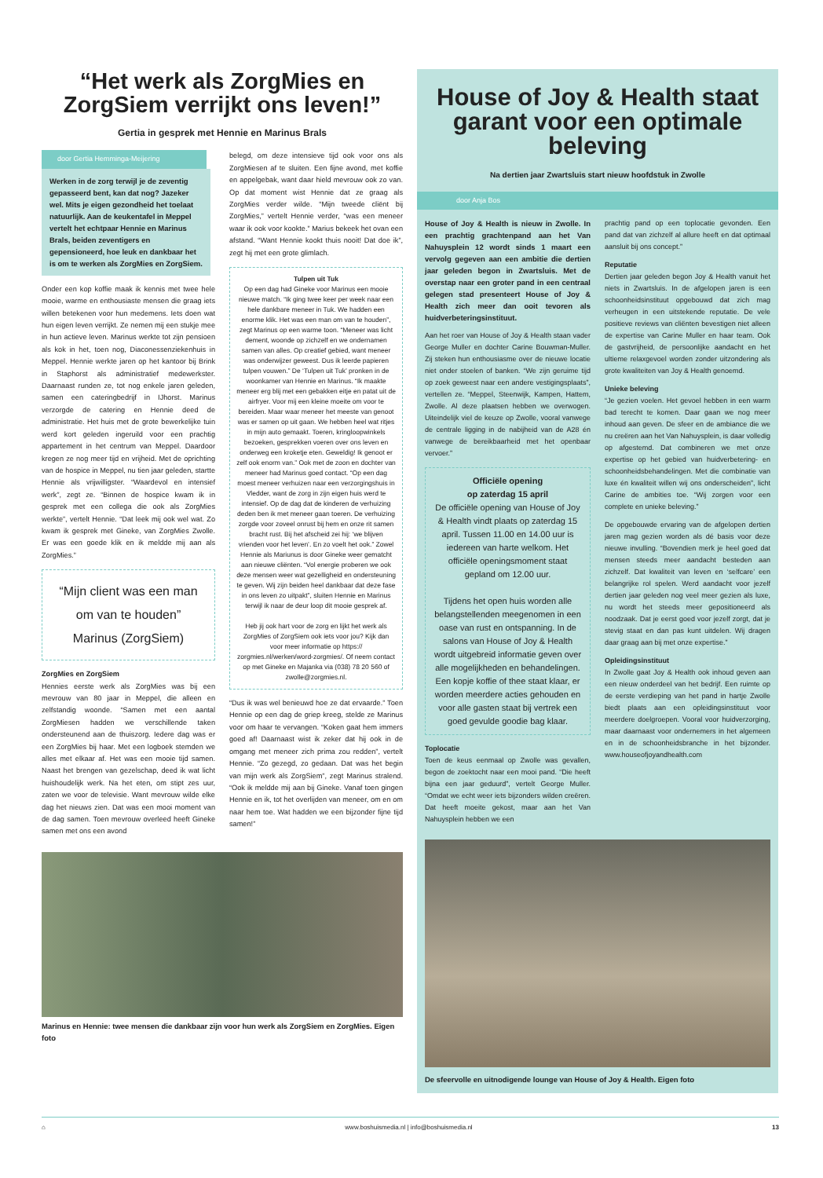“Het werk als ZorgMies en ZorgSiem verrijkt ons leven!”
Gertia in gesprek met Hennie en Marinus Brals
door Gertia Hemminga-Meijering
Werken in de zorg terwijl je de zeventig gepasseerd bent, kan dat nog? Jazeker wel. Mits je eigen gezondheid het toelaat natuurlijk. Aan de keukentafel in Meppel vertelt het echtpaar Hennie en Marinus Brals, beiden zeventigers en gepensioneerd, hoe leuk en dankbaar het is om te werken als ZorgMies en ZorgSiem.
Onder een kop koffie maak ik kennis met twee hele mooie, warme en enthousiaste mensen die graag iets willen betekenen voor hun medemens. Iets doen wat hun eigen leven verrijkt. Ze nemen mij een stukje mee in hun actieve leven. Marinus werkte tot zijn pensioen als kok in het, toen nog, Diaconessenziekenhuis in Meppel. Hennie werkte jaren op het kantoor bij Brink in Staphorst als administratief medewerkster. Daarnaast runden ze, tot nog enkele jaren geleden, samen een cateringbedrijf in IJhorst. Marinus verzorgde de catering en Hennie deed de administratie. Het huis met de grote bewerkelijke tuin werd kort geleden ingeruild voor een prachtig appartement in het centrum van Meppel. Daardoor kregen ze nog meer tijd en vrijheid. Met de oprichting van de hospice in Meppel, nu tien jaar geleden, startte Hennie als vrijwilligster. “Waardevol en intensief werk”, zegt ze. “Binnen de hospice kwam ik in gesprek met een collega die ook als ZorgMies werkte”, vertelt Hennie. “Dat leek mij ook wel wat. Zo kwam ik gesprek met Gineke, van ZorgMies Zwolle. Er was een goede klik en ik meldde mij aan als ZorgMies.”
“Mijn client was een man om van te houden”
Marinus (ZorgSiem)
ZorgMies en ZorgSiem
Hennies eerste werk als ZorgMies was bij een mevrouw van 80 jaar in Meppel, die alleen en zelfstandig woonde. “Samen met een aantal ZorgMiesen hadden we verschillende taken ondersteunend aan de thuiszorg. Iedere dag was er een ZorgMies bij haar. Met een logboek stemden we alles met elkaar af. Het was een mooie tijd samen. Naast het brengen van gezelschap, deed ik wat licht huishoudelijk werk. Na het eten, om stipt zes uur, zaten we voor de televisie. Want mevrouw wilde elke dag het nieuws zien. Dat was een mooi moment van de dag samen. Toen mevrouw overleed heeft Gineke samen met ons een avond
belegd, om deze intensieve tijd ook voor ons als ZorgMiesen af te sluiten. Een fijne avond, met koffie en appelgebak, want daar hield mevrouw ook zo van. Op dat moment wist Hennie dat ze graag als ZorgMies verder wilde. “Mijn tweede cliënt bij ZorgMies,” vertelt Hennie verder, “was een meneer waar ik ook voor kookte.” Marius bekeek het ovan een afstand. “Want Hennie kookt thuis nooit! Dat doe ik”, zegt hij met een grote glimlach.
Tulpen uit Tuk
Op een dag had Gineke voor Marinus een mooie nieuwe match. “Ik ging twee keer per week naar een hele dankbare meneer in Tuk. We hadden een enorme klik. Het was een man om van te houden”, zegt Marinus op een warme toon. “Meneer was licht dement, woonde op zichzelf en we ondernamen samen van alles. Op creatief gebied, want meneer was onderwijzer geweest. Dus ik leerde papieren tulpen vouwen.” De ‘Tulpen uit Tuk’ pronken in de woonkamer van Hennie en Marinus. “Ik maakte meneer erg blij met een gebakken eitje en patat uit de airfryer. Voor mij een kleine moeite om voor te bereiden. Maar waar meneer het meeste van genoot was er samen op uit gaan. We hebben heel wat ritjes in mijn auto gemaakt. Toeren, kringloopwinkels bezoeken, gesprekken voeren over ons leven en onderweg een kroketje eten. Geweldig! Ik genoot er zelf ook enorm van.” Ook met de zoon en dochter van meneer had Marinus goed contact. “Op een dag moest meneer verhuizen naar een verzorgingshuis in Vledder, want de zorg in zijn eigen huis werd te intensief. Op de dag dat de kinderen de verhuizing deden ben ik met meneer gaan toeren. De verhuizing zorgde voor zoveel onrust bij hem en onze rit samen bracht rust. Bij het afscheid zei hij: ‘we blijven vrienden voor het leven’. En zo voelt het ook.” Zowel Hennie als Mariunus is door Gineke weer gematcht aan nieuwe cliënten. “Vol energie proberen we ook deze mensen weer wat gezelligheid en ondersteuning te geven. Wij zijn beiden heel dankbaar dat deze fase in ons leven zo uitpakt”, sluiten Hennie en Marinus terwijl ik naar de deur loop dit mooie gesprek af.
Heb jij ook hart voor de zorg en lijkt het werk als ZorgMies of ZorgSiem ook iets voor jou? Kijk dan voor meer informatie op https:// zorgmies.nl/werken/word-zorgmies/. Of neem contact op met Gineke en Majanka via (038) 78 20 560 of zwolle@zorgmies.nl.
“Dus ik was wel benieuwd hoe ze dat ervaarde.” Toen Hennie op een dag de griep kreeg, stelde ze Marinus voor om haar te vervangen. “Koken gaat hem immers goed af! Daarnaast wist ik zeker dat hij ook in de omgang met meneer zich prima zou redden”, vertelt Hennie. “Zo gezegd, zo gedaan. Dat was het begin van mijn werk als ZorgSiem”, zegt Marinus stralend. “Ook ik meldde mij aan bij Gineke. Vanaf toen gingen Hennie en ik, tot het overlijden van meneer, om en om naar hem toe. Wat hadden we een bijzonder fijne tijd samen!”
Marinus en Hennie: twee mensen die dankbaar zijn voor hun werk als ZorgSiem en ZorgMies. Eigen foto
House of Joy & Health staat garant voor een optimale beleving
Na dertien jaar Zwartsluis start nieuw hoofdstuk in Zwolle
door Anja Bos
House of Joy & Health is nieuw in Zwolle. In een prachtig grachtenpand aan het Van Nahuysplein 12 wordt sinds 1 maart een vervolg gegeven aan een ambitie die dertien jaar geleden begon in Zwartsluis. Met de overstap naar een groter pand in een centraal gelegen stad presenteert House of Joy & Health zich meer dan ooit tevoren als huidverbeteringsinstituut.
Aan het roer van House of Joy & Health staan vader George Muller en dochter Carine Bouwman-Muller. Zij steken hun enthousiasme over de nieuwe locatie niet onder stoelen of banken. “We zijn geruime tijd op zoek geweest naar een andere vestigingsplaats”, vertellen ze. “Meppel, Steenwijk, Kampen, Hattem, Zwolle. Al deze plaatsen hebben we overwogen. Uiteindelijk viel de keuze op Zwolle, vooral vanwege de centrale ligging in de nabijheid van de A28 én vanwege de bereikbaarheid met het openbaar vervoer.”
Officiële opening
op zaterdag 15 april
De officiële opening van House of Joy & Health vindt plaats op zaterdag 15 april. Tussen 11.00 en 14.00 uur is iedereen van harte welkom. Het officiële openingsmoment staat gepland om 12.00 uur.
Tijdens het open huis worden alle belangstellenden meegenomen in een oase van rust en ontspanning. In de salons van House of Joy & Health wordt uitgebreid informatie geven over alle mogelijkheden en behandelingen. Een kopje koffie of thee staat klaar, er worden meerdere acties gehouden en voor alle gasten staat bij vertrek een goed gevulde goodie bag klaar.
Toplocatie
Toen de keus eenmaal op Zwolle was gevallen, begon de zoektocht naar een mooi pand. “Die heeft bijna een jaar geduurd”, vertelt George Muller. “Omdat we echt weer iets bijzonders wilden creëren. Dat heeft moeite gekost, maar aan het Van Nahuysplein hebben we een
prachtig pand op een toplocatie gevonden. Een pand dat van zichzelf al allure heeft en dat optimaal aansluit bij ons concept.”
Reputatie
Dertien jaar geleden begon Joy & Health vanuit het niets in Zwartsluis. In de afgelopen jaren is een schoonheidsinstituut opgebouwd dat zich mag verheugen in een uitstekende reputatie. De vele positieve reviews van cliënten bevestigen niet alleen de expertise van Carine Muller en haar team. Ook de gastvrijheid, de persoonlijke aandacht en het ultieme relaxgevoel worden zonder uitzondering als grote kwaliteiten van Joy & Health genoemd.
Unieke beleving
“Je gezien voelen. Het gevoel hebben in een warm bad terecht te komen. Daar gaan we nog meer inhoud aan geven. De sfeer en de ambiance die we nu creëren aan het Van Nahuysplein, is daar volledig op afgestemd. Dat combineren we met onze expertise op het gebied van huidverbetering- en schoonheidsbehandelingen. Met die combinatie van luxe én kwaliteit willen wij ons onderscheiden”, licht Carine de ambities toe. “Wij zorgen voor een complete en unieke beleving.”
De opgebouwde ervaring van de afgelopen dertien jaren mag gezien worden als dé basis voor deze nieuwe invulling. “Bovendien merk je heel goed dat mensen steeds meer aandacht besteden aan zichzelf. Dat kwaliteit van leven en ‘selfcare’ een belangrijke rol spelen. Werd aandacht voor jezelf dertien jaar geleden nog veel meer gezien als luxe, nu wordt het steeds meer gepositioneerd als noodzaak. Dat je eerst goed voor jezelf zorgt, dat je stevig staat en dan pas kunt uitdelen. Wij dragen daar graag aan bij met onze expertise.”
Opleidingsinstituut
In Zwolle gaat Joy & Health ook inhoud geven aan een nieuw onderdeel van het bedrijf. Een ruimte op de eerste verdieping van het pand in hartje Zwolle biedt plaats aan een opleidingsinstituut voor meerdere doelgroepen. Vooral voor huidverzorging, maar daarnaast voor ondernemers in het algemeen en in de schoonheidsbranche in het bijzonder. www.houseofjoyandhealth.com
De sfeervolle en uitnodigende lounge van House of Joy & Health. Eigen foto
⌂ www.boshuismedia.nl | info@boshuismedia.nl 13